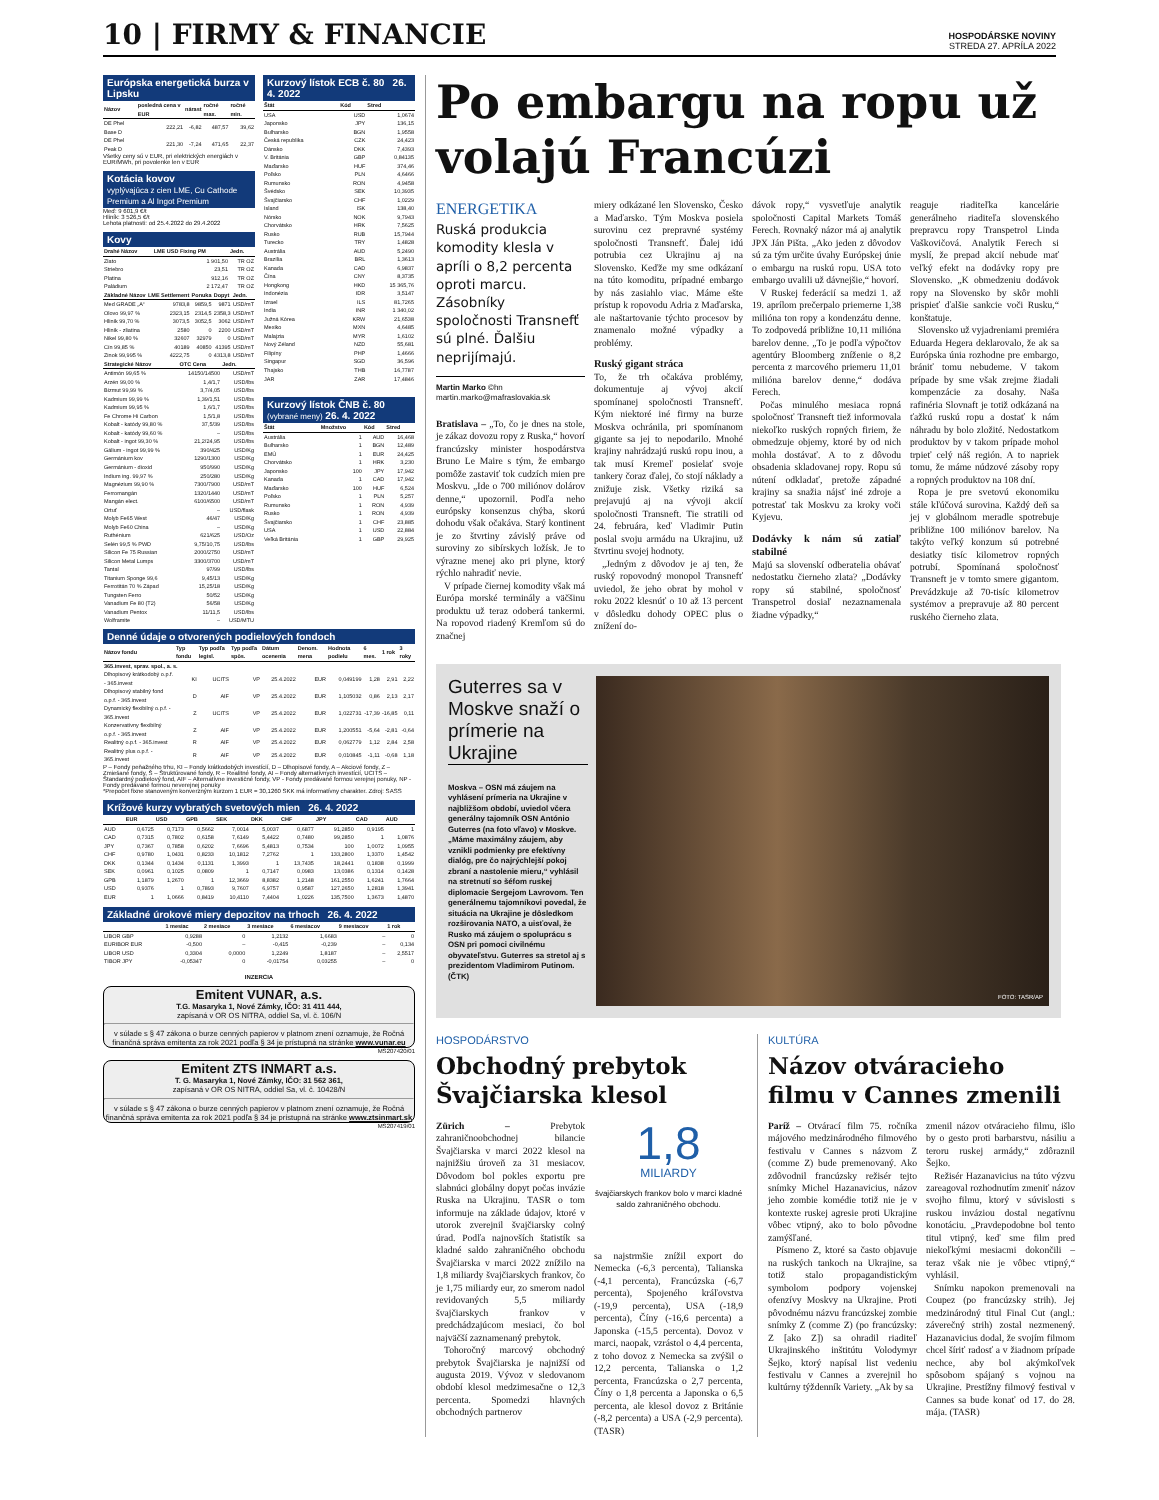10 | FIRMY & FINANCIE
HOSPODÁRSKE NOVINY
STREDA 27. APRÍLA 2022
Európska energetická burza v Lipsku
| Názov | posledná cena v EUR | nárast | ročné max. | ročné min. |
| --- | --- | --- | --- | --- |
| DE Phel Base D | 222,21 | -6,82 | 487,57 | 39,62 |
| DE Phel Peak D | 221,30 | -7,24 | 471,65 | 22,37 |
Všetky ceny sú v EUR, pri elektrických energiách v EUR/MWh, pri povolenke len v EUR
Kotácia kovov
vyplývajúca z cien LME, Cu Cathode Premium a Al Ingot Premium
Meď: 9 601,9 €/t
Hliník: 3 526,5 €/t
Lehota platnosti: od 25.4.2022 do 29.4.2022
Kovy
| Drahé Názov | LME USD Fixing PM | Jedn. |
| --- | --- | --- |
| Zlato | 1 901,50 | TR OZ |
| Striebro | 23,51 | TR OZ |
| Platina | 912,16 | TR OZ |
| Paládium | 2 172,47 | TR OZ |
| Základné Názov | LME Settlement | Ponuka | Dopyt | Jedn. |
| --- | --- | --- | --- | --- |
| Med GRADE „A“ | 9783,8 | 9859,5 | 9871 | USD/mT |
| Olovo 99,97 % | 2323,15 | 2314,5 | 2358,3 | USD/mT |
| Hliník 99,70 % | 3073,5 | 3052,5 | 3062 | USD/mT |
| Hliník - zliatina | 2580 | 0 | 2200 | USD/mT |
| Nikel 99,80 % | 32607 | 32979 | 0 | USD/mT |
| Cín 99,85 % | 40189 | 40850 | 41395 | USD/mT |
| Zinok 99,995 % | 4222,75 | 0 | 4313,8 | USD/mT |
| Strategické Názov | OTC Cena | Jedn. |
| --- | --- | --- |
| Antimón 99,65 % | 14150/14500 | USD/mT |
| Arzén 99,00 % | 1,4/1,7 | USD/lbs |
| Bizmut 99,99 % | 3,7/4,05 | USD/lbs |
| Kadmium 99,99 % | 1,39/1,51 | USD/lbs |
| Kadmium 99,95 % | 1,6/1,7 | USD/lbs |
| Fe Chrome Hi Carbon | 1,5/1,8 | USD/lbs |
| Kobalt - katódy 99,80 % | 37,5/39 | USD/lbs |
| Kobalt - katódy 99,60 % | – | USD/lbs |
| Kobalt - ingot 99,30 % | 21,2/24,95 | USD/lbs |
| Gálium - ingot 99,99 % | 390/425 | USD/Kg |
| Germánium kov | 1290/1300 | USD/Kg |
| Germánium - dioxid | 950/990 | USD/Kg |
| Indium ing. 99,97 % | 250/280 | USD/Kg |
| Magnézium 99,90 % | 7300/7900 | USD/mT |
| Ferromangán | 1320/1440 | USD/mT |
| Mangán elect. | 6100/6500 | USD/mT |
| Ortuť | – | USD/flask |
| Molyb Fe65 West | 46/47 | USD/Kg |
| Molyb Fe60 China | – | USD/Kg |
| Ruthénium | 621/625 | USD/Oz |
| Selén 99,5 % PWD | 9,75/10,75 | USD/lbs |
| Silicon Fe 75 Russian | 2000/2750 | USD/mT |
| Silicon Metal Lumps | 3300/3700 | USD/mT |
| Tantal | 97/99 | USD/lbs |
| Titanium Sponge 99,6 | 9,45/13 | USD/Kg |
| Ferrotitán 70 % Západ | 15,25/18 | USD/Kg |
| Tungsten Ferro | 50/52 | USD/Kg |
| Vanadium Fe 80 (T2) | 56/58 | USD/Kg |
| Vanadium Pentox | 11/11,5 | USD/lbs |
| Wolframite | – | USD/MTU |
Kurzový lístok ECB č. 80 26. 4. 2022
| Štát | Kód | Stred |
| --- | --- | --- |
| USA | USD | 1,0674 |
| Japonsko | JPY | 136,15 |
| Bulharsko | BGN | 1,9558 |
| Česká republika | CZK | 24,423 |
| Dánsko | DKK | 7,4393 |
| V. Británia | GBP | 0,84135 |
| Maďarsko | HUF | 374,46 |
| Poľsko | PLN | 4,6466 |
| Rumunsko | RON | 4,9458 |
| Švédsko | SEK | 10,3935 |
| Švajčiarsko | CHF | 1,0229 |
| Island | ISK | 138,40 |
| Nórsko | NOK | 9,7943 |
| Chorvátsko | HRK | 7,5625 |
| Rusko | RUB | 15,7944 |
| Turecko | TRY | 1,4828 |
| Austrália | AUD | 5,2490 |
| Brazília | BRL | 1,3613 |
| Kanada | CAD | 6,9837 |
| Čína | CNY | 8,3735 |
| Hongkong | HKD | 15 365,76 |
| Indonézia | IDR | 3,5147 |
| Izrael | ILS | 81,7265 |
| India | INR | 1 340,02 |
| Južná Kórea | KRW | 21,6538 |
| Mexiko | MXN | 4,6485 |
| Malajzia | MYR | 1,6102 |
| Nový Zéland | NZD | 55,681 |
| Filipíny | PHP | 1,4666 |
| Singapur | SGD | 36,596 |
| Thajsko | THB | 16,7787 |
| JAR | ZAR | 17,4846 |
Kurzový lístok ČNB č. 80 (vybrané meny) 26. 4. 2022
| Štát | Množstvo | Kód | Stred |
| --- | --- | --- | --- |
| Austrália | 1 | AUD | 16,468 |
| Bulharsko | 1 | BGN | 12,489 |
| EMÚ | 1 | EUR | 24,425 |
| Chorvátsko | 1 | HRK | 3,230 |
| Japonsko | 100 | JPY | 17,942 |
| Kanada | 1 | CAD | 17,942 |
| Maďarsko | 100 | HUF | 6,524 |
| Poľsko | 1 | PLN | 5,257 |
| Rumunsko | 1 | RON | 4,939 |
| Rusko | 1 | RON | 4,939 |
| Švajčiarsko | 1 | CHF | 23,885 |
| USA | 1 | USD | 22,884 |
| Veľká Británia | 1 | GBP | 29,925 |
Denné údaje o otvorených podielových fondoch
| Názov fondu | Typ fondu | Typ podľa legisl. | Typ podľa spôs. | Dátum ocenenia | Denom. mena | Hodnota podielu | 6 mes. | 1 rok | 3 roky |
| --- | --- | --- | --- | --- | --- | --- | --- | --- | --- |
| 365.invest, sprav. spol., a. s. | | | | | | | | | |
| Dlhopisový krátkodobý o.p.f. - 365.invest | KI | UCITS | VP | 25.4.2022 | EUR | 0,049199 | 1,28 | 2,91 | 2,22 |
| Dlhopisový stabilný fond o.p.f. - 365.invest | D | AIF | VP | 25.4.2022 | EUR | 1,105032 | 0,86 | 2,13 | 2,17 |
| Dynamický flexibilný o.p.f. - 365.invest | Z | UCITS | VP | 25.4.2022 | EUR | 1,022731 | -17,39 | -16,85 | 0,11 |
| Konzervatívny flexibilný o.p.f. - 365.invest | Z | AIF | VP | 25.4.2022 | EUR | 1,200551 | -5,64 | -2,81 | -0,64 |
| Realitný o.p.f. - 365.invest | R | AIF | VP | 25.4.2022 | EUR | 0,062779 | 1,12 | 2,84 | 2,58 |
| Realitný plus o.p.f. - 365.invest | R | AIF | VP | 25.4.2022 | EUR | 0,010845 | -1,11 | -0,68 | 1,18 |
P – Fondy peňažného trhu, KI – Fondy krátkodobých investícií, D – Dlhopisové fondy, A – Akciové fondy, Z – Zmiešané fondy, Š – Štruktúrované fondy, R – Realitné fondy, AI – Fondy alternatívnych investícií, UCITS – Štandardný podielový fond, AIF – Alternatívne investičné fondy, VP - Fondy predávané formou verejnej ponuky, NP - Fondy predávané formou neverejnej ponuky
*Prepočet fixne stanoveným konverzným kurzom 1 EUR = 30,1260 SKK má informatívny charakter. Zdroj: SASS
Krížové kurzy vybratých svetových mien 26. 4. 2022
| | EUR | USD | GPB | SEK | DKK | CHF | JPY | CAD | AUD |
| --- | --- | --- | --- | --- | --- | --- | --- | --- | --- |
| AUD | 0,6725 | 0,7173 | 0,5662 | 7,0014 | 5,0037 | 0,6877 | 91,2850 | 0,9195 | 1 |
| CAD | 0,7315 | 0,7802 | 0,6158 | 7,6149 | 5,4422 | 0,7480 | 99,2850 | 1 | 1,0876 |
| JPY | 0,7367 | 0,7858 | 0,6202 | 7,6696 | 5,4813 | 0,7534 | 100 | 1,0072 | 1,0955 |
| CHF | 0,9780 | 1,0431 | 0,8233 | 10,1812 | 7,2762 | 1 | 133,2800 | 1,3370 | 1,4542 |
| DKK | 0,1344 | 0,1434 | 0,1131 | 1,3993 | 1 | 13,7435 | 18,2441 | 0,1838 | 0,1999 |
| SEK | 0,0961 | 0,1025 | 0,0809 | 1 | 0,7147 | 0,0983 | 13,0386 | 0,1314 | 0,1428 |
| GPB | 1,1879 | 1,2670 | 1 | 12,3669 | 8,8382 | 1,2148 | 161,2550 | 1,6241 | 1,7664 |
| USD | 0,9376 | 1 | 0,7893 | 9,7607 | 6,9757 | 0,9587 | 127,2650 | 1,2818 | 1,3941 |
| EUR | 1 | 1,0666 | 0,8419 | 10,4110 | 7,4404 | 1,0226 | 135,7500 | 1,3673 | 1,4870 |
Základné úrokové miery depozitov na trhoch 26. 4. 2022
| | 1 mesiac | 2 mesiace | 3 mesiace | 6 mesiacov | 9 mesiacov | 1 rok |
| --- | --- | --- | --- | --- | --- | --- |
| LIBOR GBP | 0,9288 | 0 | 1,2132 | 1,6683 | – | 0 |
| EURIBOR EUR | -0,500 | – | -0,415 | -0,239 | – | 0,134 |
| LIBOR USD | 0,3304 | 0,0000 | 1,2249 | 1,8187 | – | 2,5517 |
| TIBOR JPY | -0,05347 | 0 | -0,01754 | 0,03255 | – | 0 |
INZERCIA
Emitent VUNAR, a.s.
T.G. Masaryka 1, Nové Zámky, IČO: 31 411 444,
zapísaná v OR OS NITRA, oddiel Sa, vl. č. 106/N
v súlade s § 47 zákona o burze cenných papierov v platnom znení oznamuje, že Ročná finančná správa emitenta za rok 2021 podľa § 34 je prístupná na stránke www.vunar.eu
MS207420/01
Emitent ZTS INMART a.s.
T. G. Masaryka 1, Nové Zámky, IČO: 31 562 361,
zapísaná v OR OS NITRA, oddiel Sa, vl. č. 10428/N
v súlade s § 47 zákona o burze cenných papierov v platnom znení oznamuje, že Ročná finančná správa emitenta za rok 2021 podľa § 34 je prístupná na stránke www.ztsinmart.sk
MS207419/01
Po embargu na ropu už volajú Francúzi
ENERGETIKA
Ruská produkcia komodity klesla v apríli o 8,2 percenta oproti marcu. Zásobníky spoločnosti Transnefť sú plné. Ďalšiu neprijímajú.
Martin Marko ©hn
martin.marko@mafraslovakia.sk
Bratislava – „To, čo je dnes na stole, je zákaz dovozu ropy z Ruska,“ hovorí francúzsky minister hospodárstva Bruno Le Maire s tým, že embargo pomôže zastaviť tok cudzích mien pre Moskvu. „Ide o 700 miliónov dolárov denne,“ upozornil. Podľa neho európsky konsenzus chýba, skorú dohodu však očakáva. Starý kontinent je zo štvrtiny závislý práve od suroviny zo sibírskych ložísk. Je to výrazne menej ako pri plyne, ktorý rýchlo nahradiť nevie.
V prípade čiernej komodity však má Európa morské terminály a väčšinu produktu už teraz odoberá tankermi. Na ropovod riadený Kremľom sú do značnej
miery odkázané len Slovensko, Česko a Maďarsko. Tým Moskva posiela surovinu cez prepravné systémy spoločnosti Transnefť. Ďalej idú potrubia cez Ukrajinu aj na Slovensko. Keďže my sme odkázaní na túto komoditu, prípadné embargo by nás zasiahlo viac. Máme ešte prístup k ropovodu Adria z Maďarska, ale naštartovanie týchto procesov by znamenalo možné výpadky a problémy.
Ruský gigant stráca
To, že trh očakáva problémy, dokumentuje aj vývoj akcií spomínanej spoločnosti Transnefť. Kým niektoré iné firmy na burze Moskva ochránila, pri spomínanom gigante sa jej to nepodarilo. Mnohé krajiny nahrádzajú ruskú ropu inou, a tak musí Kremeľ posielať svoje tankery čoraz ďalej, čo stojí náklady a znižuje zisk. Všetky riziká sa prejavujú aj na vývoji akcií spoločnosti Transneft. Tie stratili od 24. februára, keď Vladimir Putin poslal svoju armádu na Ukrajinu, už štvrtinu svojej hodnoty.
„Jedným z dôvodov je aj ten, že ruský ropovodný monopol Transnefť uviedol, že jeho obrat by mohol v roku 2022 klesnúť o 10 až 13 percent v dôsledku dohody OPEC plus o znížení do-
dávok ropy,“ vysvetľuje analytik spoločnosti Capital Markets Tomáš Ferech. Rovnaký názor má aj analytik JPX Ján Pišta. „Ako jeden z dôvodov sú za tým určite úvahy Európskej únie o embargu na ruskú ropu. USA toto embargo uvalili už dávnejšie,“ hovorí.
V Ruskej federácií sa medzi 1. až 19. aprílom prečerpalo priemerne 1,38 milióna ton ropy a kondenzátu denne. To zodpovedá približne 10,11 milióna barelov denne. „To je podľa výpočtov agentúry Bloomberg zníženie o 8,2 percenta z marcového priemeru 11,01 milióna barelov denne,“ dodáva Ferech.
Počas minulého mesiaca ropná spoločnosť Transneft tiež informovala niekoľko ruských ropných firiem, že obmedzuje objemy, ktoré by od nich mohla dostávať. A to z dôvodu obsadenia skladovanej ropy. Ropu sú nútení odkladať, pretože západné krajiny sa snažia nájsť iné zdroje a potrestať tak Moskvu za kroky voči Kyjevu.
Dodávky k nám sú zatiaľ stabilné
Majú sa slovenskí odberatelia obávať nedostatku čierneho zlata? „Dodávky ropy sú stabilné, spoločnosť Transpetrol dosiaľ nezaznamenala žiadne výpadky,“
reaguje riaditeľka kancelárie generálneho riaditeľa slovenského prepravcu ropy Transpetrol Linda Vaškovičová. Analytik Ferech si myslí, že prepad akcií nebude mať veľký efekt na dodávky ropy pre Slovensko. „K obmedzeniu dodávok ropy na Slovensko by skôr mohli prispieť ďalšie sankcie voči Rusku,“ konštatuje.
Slovensko už vyjadreniami premiéra Eduarda Hegera deklarovalo, že ak sa Európska únia rozhodne pre embargo, brániť tomu nebudeme. V takom prípade by sme však zrejme žiadali kompenzácie za dosahy. Naša rafinéria Slovnaft je totiž odkázaná na ťažkú ruskú ropu a dostať k nám náhradu by bolo zložité. Nedostatkom produktov by v takom prípade mohol trpieť celý náš región. A to napriek tomu, že máme núdzové zásoby ropy a ropných produktov na 108 dní.
Ropa je pre svetovú ekonomiku stále kľúčová surovina. Každý deň sa jej v globálnom meradle spotrebuje približne 100 miliónov barelov. Na takýto veľký konzum sú potrebné desiatky tisíc kilometrov ropných potrubí. Spomínaná spoločnosť Transneft je v tomto smere gigantom. Prevádzkuje až 70-tisíc kilometrov systémov a prepravuje až 80 percent ruského čierneho zlata.
Guterres sa v Moskve snaží o prímerie na Ukrajine
Moskva – OSN má záujem na vyhlásení prímeria na Ukrajine v najbližšom období, uviedol včera generálny tajomník OSN António Guterres (na foto vľavo) v Moskve. „Máme maximálny záujem, aby vznikli podmienky pre efektívny dialóg, pre čo najrýchlejší pokoj zbraní a nastolenie mieru,“ vyhlásil na stretnutí so šéfom ruskej diplomacie Sergejom Lavrovom. Ten generálnemu tajomníkovi povedal, že situácia na Ukrajine je dôsledkom rozširovania NATO, a uisťoval, že Rusko má záujem o spoluprácu s OSN pri pomoci civilnému obyvateľstvu. Guterres sa stretol aj s prezidentom Vladimirom Putinom. (ČTK)
FOTO: TASR/AP
HOSPODÁRSTVO
Obchodný prebytok Švajčiarska klesol
Zürich – Prebytok zahraničnoobchodnej bilancie Švajčiarska v marci 2022 klesol na najnižšiu úroveň za 31 mesiacov. Dôvodom bol pokles exportu pre slabnúci globálny dopyt počas invázie Ruska na Ukrajinu. TASR o tom informuje na základe údajov, ktoré v utorok zverejnil švajčiarsky colný úrad. Podľa najnovších štatistík sa kladné saldo zahraničného obchodu Švajčiarska v marci 2022 znížilo na 1,8 miliardy švajčiarskych frankov, čo je 1,75 miliardy eur, zo smerom nadol revidovaných 5,5 miliardy švajčiarskych frankov v predchádzajúcom mesiaci, čo bol najväčší zaznamenaný prebytok.
Tohoročný marcový obchodný prebytok Švajčiarska je najnižší od augusta 2019. Vývoz v sledovanom období klesol medzimesačne o 12,3 percenta. Spomedzi hlavných obchodných partnerov
1,8
MILIARDY
švajčiarskych frankov bolo v marci kladné saldo zahraničného obchodu.
sa najstrmšie znížil export do Nemecka (-6,3 percenta), Talianska (-4,1 percenta), Francúzska (-6,7 percenta), Spojeného kráľovstva (-19,9 percenta), USA (-18,9 percenta), Číny (-16,6 percenta) a Japonska (-15,5 percenta). Dovoz v marci, naopak, vzrástol o 4,4 percenta, z toho dovoz z Nemecka sa zvýšil o 12,2 percenta, Talianska o 1,2 percenta, Francúzska o 2,7 percenta, Číny o 1,8 percenta a Japonska o 6,5 percenta, ale klesol dovoz z Británie (-8,2 percenta) a USA (-2,9 percenta). (TASR)
KULTÚRA
Názov otváracieho filmu v Cannes zmenili
Paríž – Otvárací film 75. ročníka májového medzinárodného filmového festivalu v Cannes s názvom Z (comme Z) bude premenovaný. Ako zdôvodnil francúzsky režisér tejto snímky Michel Hazanavicius, názov jeho zombie komédie totiž nie je v kontexte ruskej agresie proti Ukrajine vôbec vtipný, ako to bolo pôvodne zamýšľané.
Písmeno Z, ktoré sa často objavuje na ruských tankoch na Ukrajine, sa totiž stalo propagandistickým symbolom podpory vojenskej ofenzívy Moskvy na Ukrajine. Proti pôvodnému názvu francúzskej zombie snímky Z (comme Z) (po francúzsky: Z [ako Z]) sa ohradil riaditeľ Ukrajinského inštitútu Volodymyr Šejko, ktorý napísal list vedeniu festivalu v Cannes a zverejnil ho kultúrny týždenník Variety. „Ak by sa
zmenil názov otváracieho filmu, išlo by o gesto proti barbarstvu, násiliu a teroru ruskej armády,“ zdôraznil Šejko.
Režisér Hazanavicius na túto výzvu zareagoval rozhodnutím zmeniť názov svojho filmu, ktorý v súvislosti s ruskou inváziou dostal negatívnu konotáciu. „Pravdepodobne bol tento titul vtipný, keď sme film pred niekoľkými mesiacmi dokončili – teraz však nie je vôbec vtipný,“ vyhlásil.
Snímku napokon premenovali na Coupez (po francúzsky strih). Jej medzinárodný titul Final Cut (angl.: záverečný strih) zostal nezmenený. Hazanavicius dodal, že svojím filmom chcel šíriť radosť a v žiadnom prípade nechce, aby bol akýmkoľvek spôsobom spájaný s vojnou na Ukrajine. Prestížny filmový festival v Cannes sa bude konať od 17. do 28. mája. (TASR)